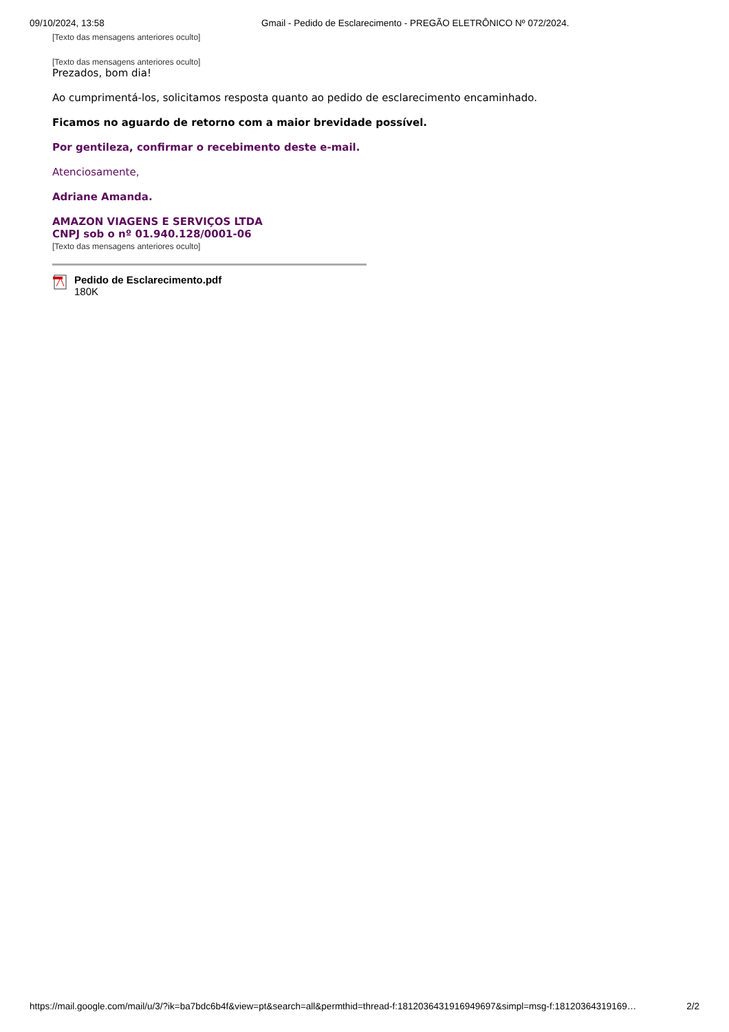09/10/2024, 13:58 Gmail - Pedido de Esclarecimento - PREGÃO ELETRÔNICO Nº 072/2024.
[Texto das mensagens anteriores oculto]
[Texto das mensagens anteriores oculto]
Prezados, bom dia!
Ao cumprimentá-los, solicitamos resposta quanto ao pedido de esclarecimento encaminhado.
Ficamos no aguardo de retorno com a maior brevidade possível.
Por gentileza, confirmar o recebimento deste e-mail.
Atenciosamente,
Adriane Amanda.
AMAZON VIAGENS E SERVIÇOS LTDA
CNPJ sob o nº 01.940.128/0001-06
[Texto das mensagens anteriores oculto]
Pedido de Esclarecimento.pdf
180K
https://mail.google.com/mail/u/3/?ik=ba7bdc6b4f&view=pt&search=all&permthid=thread-f:1812036431916949697&simpl=msg-f:18120364319169… 2/2